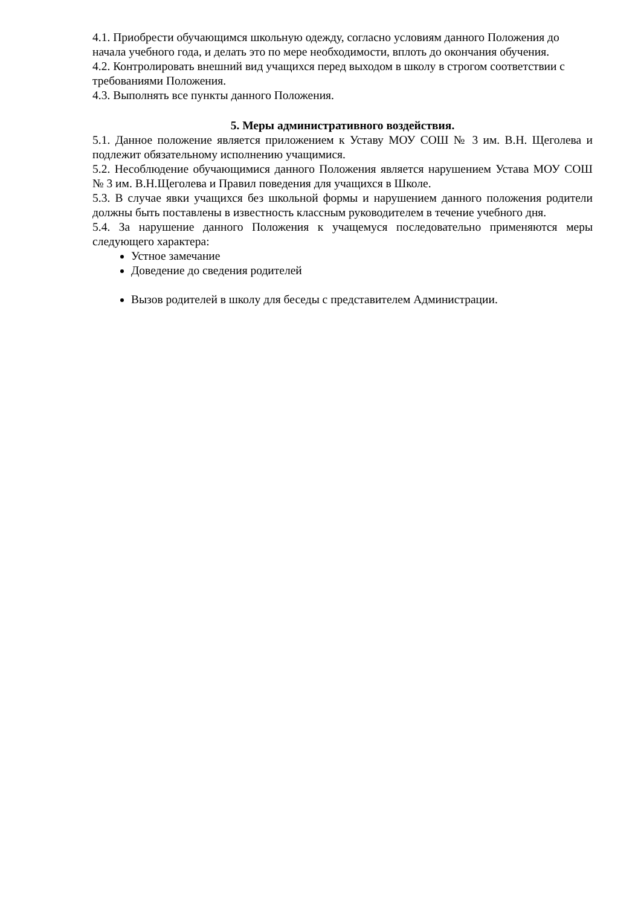4.1. Приобрести обучающимся школьную одежду, согласно условиям данного Положения до начала учебного года, и делать это по мере необходимости, вплоть до окончания обучения.
4.2. Контролировать внешний вид учащихся перед выходом в школу в строгом соответствии с требованиями Положения.
4.3. Выполнять все пункты данного Положения.
5. Меры административного воздействия.
5.1. Данное положение является приложением к Уставу МОУ СОШ № 3 им. В.Н. Щеголева и подлежит обязательному исполнению учащимися.
5.2. Несоблюдение обучающимися данного Положения является нарушением Устава МОУ СОШ № 3 им. В.Н.Щеголева и Правил поведения для учащихся в Школе.
5.3. В случае явки учащихся без школьной формы и нарушением данного положения родители должны быть поставлены в известность классным руководителем в течение учебного дня.
5.4. За нарушение данного Положения к учащемуся последовательно применяются меры следующего характера:
Устное замечание
Доведение до сведения родителей
Вызов родителей в школу для беседы с представителем Администрации.